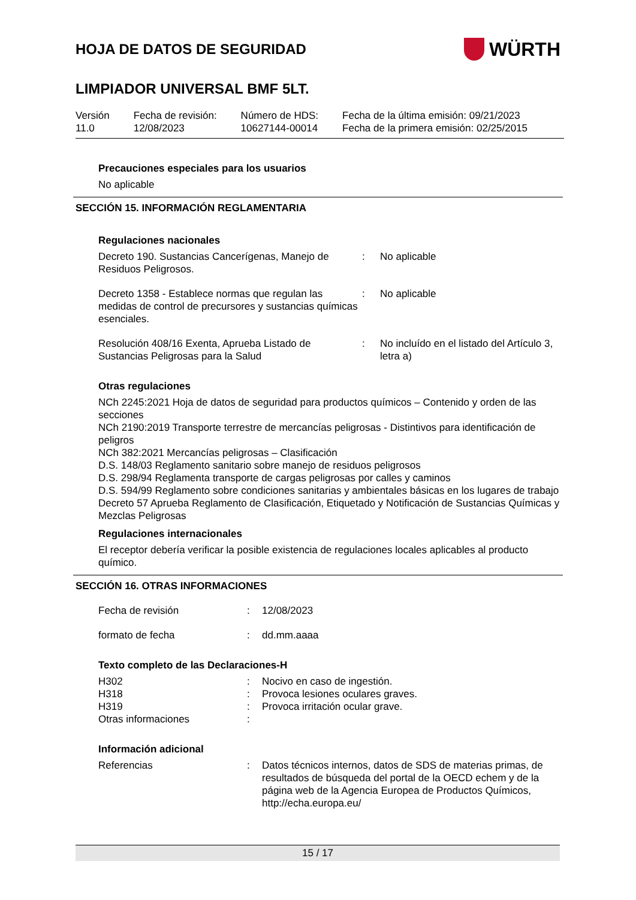HOJA DE DATOS DE SEGURIDAD
WÜRTH
LIMPIADOR UNIVERSAL BMF 5LT.
Versión
11.0
Fecha de revisión:
12/08/2023
Número de HDS:
10627144-00014
Fecha de la última emisión: 09/21/2023
Fecha de la primera emisión: 02/25/2015
Precauciones especiales para los usuarios
No aplicable
SECCIÓN 15. INFORMACIÓN REGLAMENTARIA
Regulaciones nacionales
| Decreto 190. Sustancias Cancerígenas, Manejo de Residuos Peligrosos. | : | No aplicable |
| Decreto 1358 - Establece normas que regulan las medidas de control de precursores y sustancias químicas esenciales. | : | No aplicable |
| Resolución 408/16 Exenta, Aprueba Listado de Sustancias Peligrosas para la Salud | : | No incluído en el listado del Artículo 3, letra a) |
Otras regulaciones
NCh 2245:2021 Hoja de datos de seguridad para productos químicos – Contenido y orden de las secciones
NCh 2190:2019 Transporte terrestre de mercancías peligrosas - Distintivos para identificación de peligros
NCh 382:2021 Mercancías peligrosas – Clasificación
D.S. 148/03 Reglamento sanitario sobre manejo de residuos peligrosos
D.S. 298/94 Reglamenta transporte de cargas peligrosas por calles y caminos
D.S. 594/99 Reglamento sobre condiciones sanitarias y ambientales básicas en los lugares de trabajo
Decreto 57 Aprueba Reglamento de Clasificación, Etiquetado y Notificación de Sustancias Químicas y Mezclas Peligrosas
Regulaciones internacionales
El receptor debería verificar la posible existencia de regulaciones locales aplicables al producto químico.
SECCIÓN 16. OTRAS INFORMACIONES
| Fecha de revisión | : | 12/08/2023 |
| formato de fecha | : | dd.mm.aaaa |
Texto completo de las Declaraciones-H
| H302 | : | Nocivo en caso de ingestión. |
| H318 | : | Provoca lesiones oculares graves. |
| H319 | : | Provoca irritación ocular grave. |
| Otras informaciones | : | |
Información adicional
| Referencias | : | Datos técnicos internos, datos de SDS de materias primas, de resultados de búsqueda del portal de la OECD echem y de la página web de la Agencia Europea de Productos Químicos, http://echa.europa.eu/ |
15 / 17